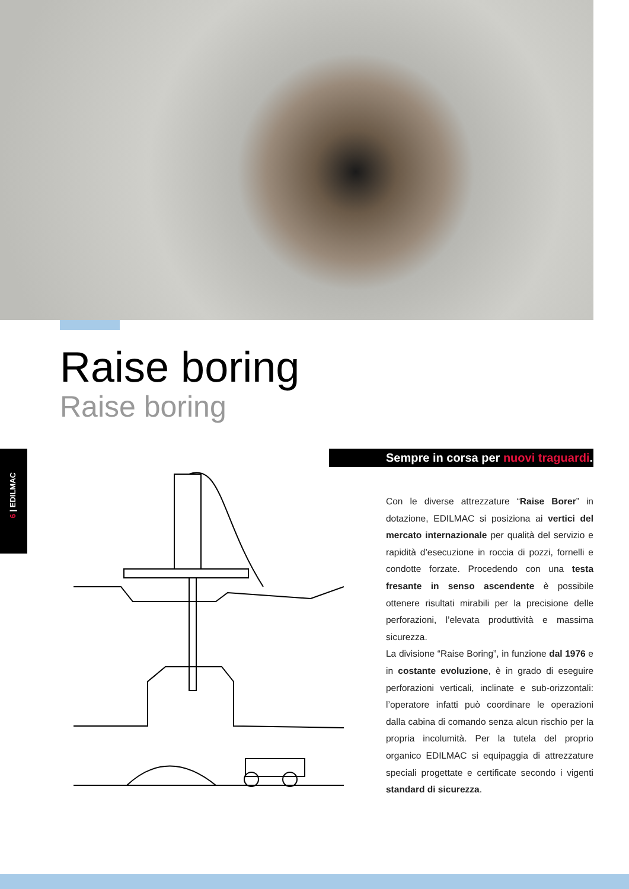Raise boring
Raise boring
6 | EDILMAC
Sempre in corsa per nuovi traguardi.
Con le diverse attrezzature “Raise Borer” in dotazione, EDILMAC si posiziona ai vertici del mercato internazionale per qualità del servizio e rapidità d’esecuzione in roccia di pozzi, fornelli e condotte forzate. Procedendo con una testa fresante in senso ascendente è possibile ottenere risultati mirabili per la precisione delle perforazioni, l’elevata produttività e massima sicurezza.
La divisione “Raise Boring”, in funzione dal 1976 e in costante evoluzione, è in grado di eseguire perforazioni verticali, inclinate e sub-orizzontali: l’operatore infatti può coordinare le operazioni dalla cabina di comando senza alcun rischio per la propria incolumità. Per la tutela del proprio organico EDILMAC si equipaggia di attrezzature speciali progettate e certificate secondo i vigenti standard di sicurezza.